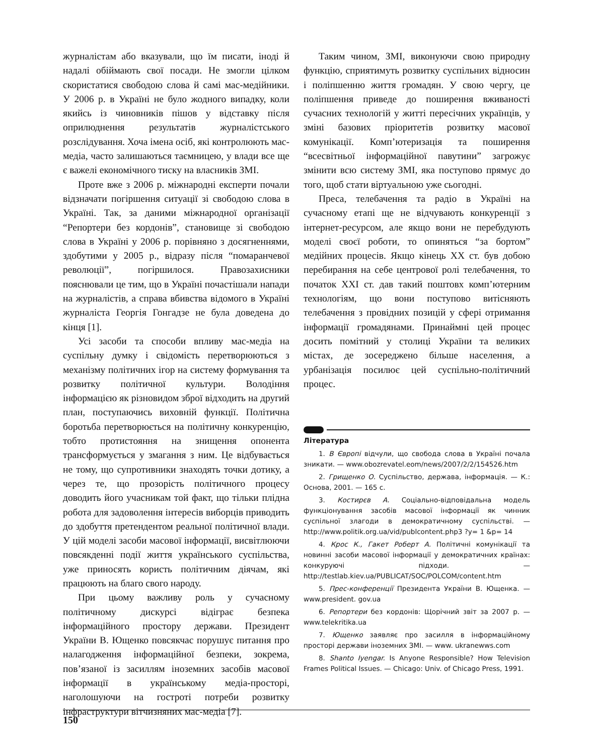журналістам або вказували, що їм писати, іноді й надалі обіймають свої посади. Не змогли цілком скористатися свободою слова й самі мас-медійники. У 2006 р. в Україні не було жодного випадку, коли якийсь із чиновників пішов у відставку після оприлюднення результатів журналістського розслідування. Хоча імена осіб, які контролюють мас-медіа, часто залишаються таємницею, у влади все ще є важелі економічного тиску на власників ЗМІ.
Проте вже з 2006 р. міжнародні експерти почали відзначати погіршення ситуації зі свободою слова в Україні. Так, за даними міжнародної організації “Репортери без кордонів”, становище зі свободою слова в Україні у 2006 р. порівняно з досягненнями, здобутими у 2005 р., відразу після “помаранчевої революції”, погіршилося. Правозахисники пояснювали це тим, що в Україні почастішали напади на журналістів, а справа вбивства відомого в Україні журналіста Георгія Гонгадзе не була доведена до кінця [1].
Усі засоби та способи впливу мас-медіа на суспільну думку і свідомість перетворюються з механізму політичних ігор на систему формування та розвитку політичної культури. Володіння інформацією як різновидом зброї відходить на другий план, поступаючись виховній функції. Політична боротьба перетворюється на політичну конкуренцію, тобто протистояння на знищення опонента трансформується у змагання з ним. Це відбувається не тому, що супротивники знаходять точки дотику, а через те, що прозорість політичного процесу доводить його учасникам той факт, що тільки плідна робота для задоволення інтересів виборців приводить до здобуття претендентом реальної політичної влади. У цій моделі засоби масової інформації, висвітлюючи повсякденні події життя українського суспільства, уже приносять користь політичним діячам, які працюють на благо свого народу.
При цьому важливу роль у сучасному політичному дискурсі відіграє безпека інформаційного простору держави. Президент України В. Ющенко повсякчас порушує питання про налагодження інформаційної безпеки, зокрема, пов’язаної із засиллям іноземних засобів масової інформації в українському медіа-просторі, наголошуючи на гостроті потреби розвитку інфраструктури вітчизняних мас-медіа [7].
Таким чином, ЗМІ, виконуючи свою природну функцію, сприятимуть розвитку суспільних відносин і поліпшенню життя громадян. У свою чергу, це поліпшення приведе до поширення вживаності сучасних технологій у житті пересічних українців, у зміні базових пріоритетів розвитку масової комунікації. Комп’ютеризація та поширення “всесвітньої інформаційної павутини” загрожує змінити всю систему ЗМІ, яка поступово прямує до того, щоб стати віртуальною уже сьогодні.
Преса, телебачення та радіо в Україні на сучасному етапі ще не відчувають конкуренції з інтернет-ресурсом, але якщо вони не перебудують моделі своєї роботи, то опиняться “за бортом” медійних процесів. Якщо кінець XX ст. був добою перебирання на себе центрової ролі телебачення, то початок XXI ст. дав такий поштовх комп’ютерним технологіям, що вони поступово витісняють телебачення з провідних позицій у сфері отримання інформації громадянами. Принаймні цей процес досить помітний у столиці України та великих містах, де зосереджено більше населення, а урбанізація посилює цей суспільно-політичний процес.
Література
1. В Європі відчули, що свобода слова в Україні почала зникати. — www.obozrevatel.eom/news/2007/2/2/154526.htm
2. Грищенко О. Суспільство, держава, інформація. — К.: Основа, 2001. — 165 с.
3. Костирєв А. Соціально-відповідальна модель функціонування засобів масової інформації як чинник суспільної злагоди в демократичному суспільстві. — http://www.politik.org.ua/vid/publcontent.php3 ?y= 1 &p= 14
4. Крос К., Гакет Роберт А. Політичні комунікації та новинні засоби масової інформації у демократичних країнах: конкуруючі підходи. — http://testlab.kiev.ua/PUBLICAT/SOC/POLCOM/content.htm
5. Прес-конференції Президента України В. Ющенка. — www.president. gov.ua
6. Репортери без кордонів: Щорічний звіт за 2007 р. — www.telekritika.ua
7. Ющенко заявляє про засилля в інформаційному просторі держави іноземних ЗМІ. — www. ukranewws.com
8. Shanto Iyengar. Is Anyone Responsible? How Television Frames Political Issues. — Chicago: Univ. of Chicago Press, 1991.
150